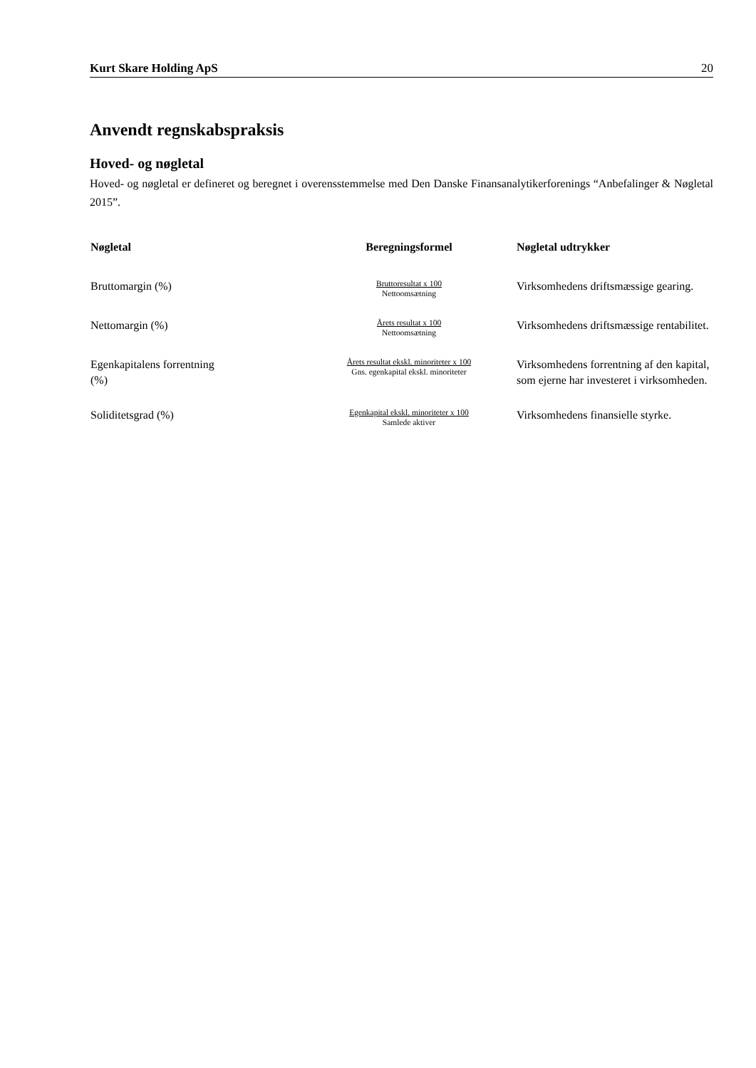Kurt Skare Holding ApS 20
Anvendt regnskabspraksis
Hoved- og nøgletal
Hoved- og nøgletal er defineret og beregnet i overensstemmelse med Den Danske Finansanalytikerforenings “Anbefalinger & Nøgletal 2015”.
| Nøgletal | Beregningsformel | Nøgletal udtrykker |
| --- | --- | --- |
| Bruttomargin (%) | Bruttoresultat x 100 Nettoomsætning | Virksomhedens driftsmæssige gearing. |
| Nettomargin (%) | Årets resultat x 100 Nettoomsætning | Virksomhedens driftsmæssige rentabilitet. |
| Egenkapitalens forrentning (%) | Årets resultat ekskl. minoriteter x 100 Gns. egenkapital ekskl. minoriteter | Virksomhedens forrentning af den kapital, som ejerne har investeret i virksomheden. |
| Soliditetsgrad (%) | Egenkapital ekskl. minoriteter x 100 Samlede aktiver | Virksomhedens finansielle styrke. |